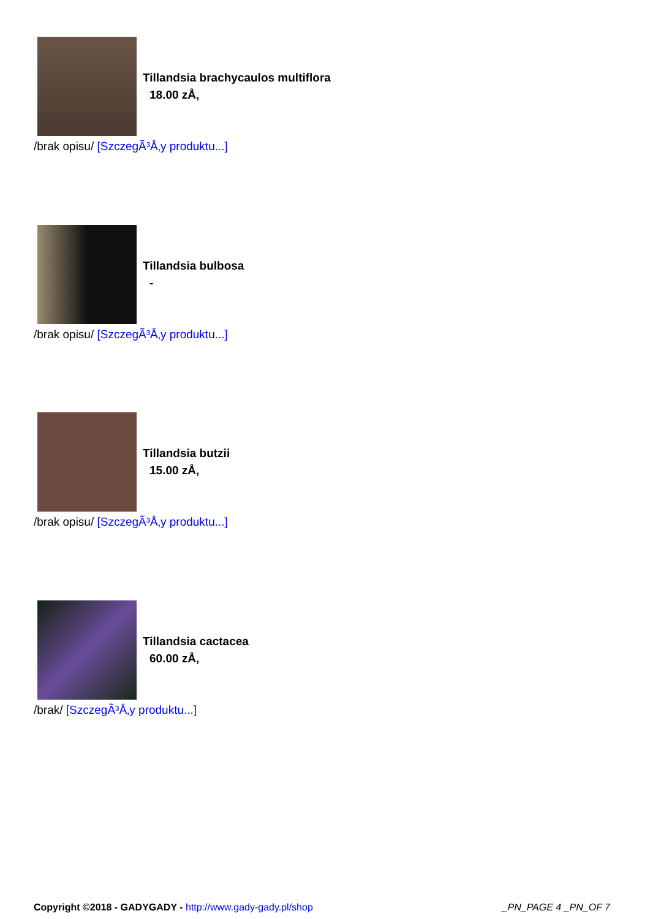Tillandsia brachycaulos multiflora
18.00 zÅ‚
/brak opisu/ [SzczegÃ³Å‚y produktu...]
Tillandsia bulbosa
-
/brak opisu/ [SzczegÃ³Å‚y produktu...]
Tillandsia butzii
15.00 zÅ‚
/brak opisu/ [SzczegÃ³Å‚y produktu...]
Tillandsia cactacea
60.00 zÅ‚
/brak/ [SzczegÃ³Å‚y produktu...]
Copyright ©2018 - GADYGADY - http://www.gady-gady.pl/shop
_PN_PAGE 4 _PN_OF 7